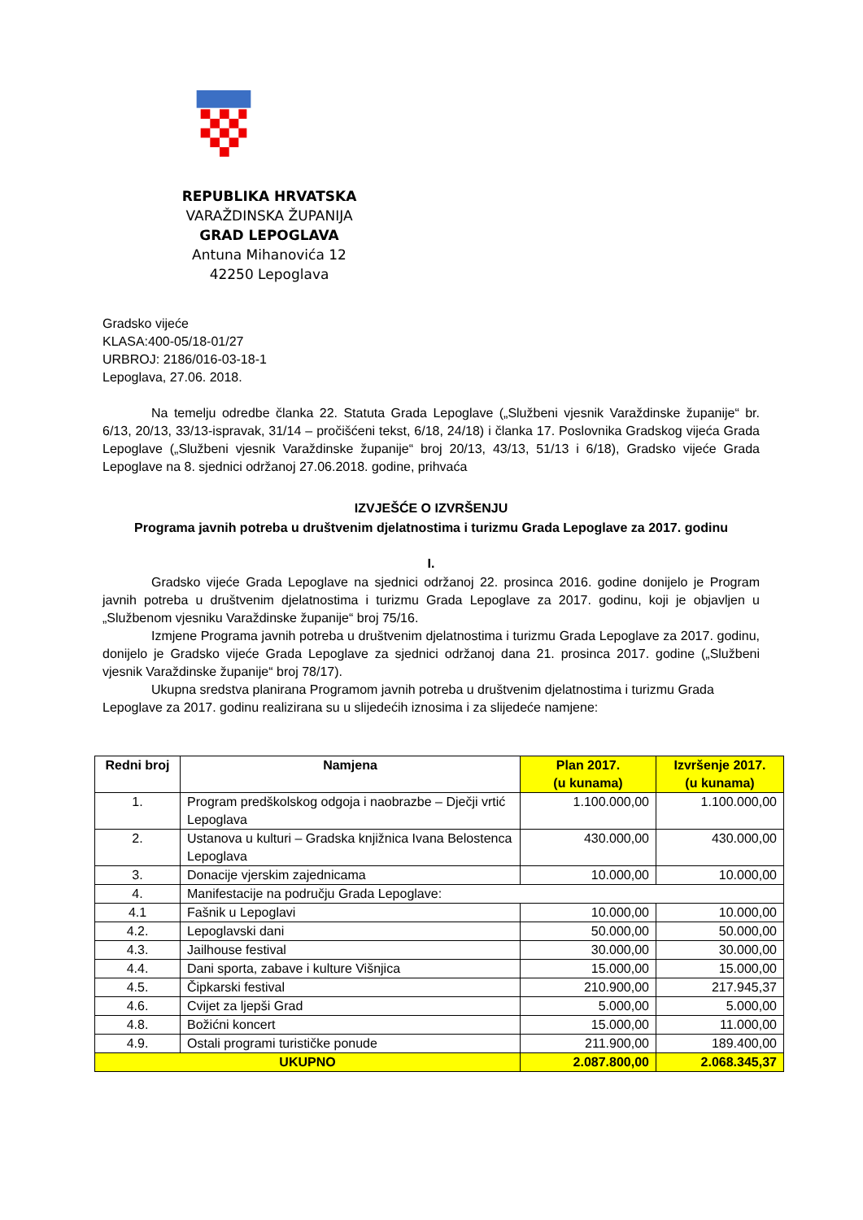REPUBLIKA HRVATSKA
VARAŽDINSKA ŽUPANIJA
GRAD LEPOGLAVA
Antuna Mihanovića 12
42250 Lepoglava
Gradsko vijeće
KLASA:400-05/18-01/27
URBROJ: 2186/016-03-18-1
Lepoglava, 27.06. 2018.
Na temelju odredbe članka 22. Statuta Grada Lepoglave („Službeni vjesnik Varaždinske županije“ br. 6/13, 20/13, 33/13-ispravak, 31/14 – pročišćeni tekst, 6/18, 24/18) i članka 17. Poslovnika Gradskog vijeća Grada Lepoglave („Službeni vjesnik Varaždinske županije“ broj 20/13, 43/13, 51/13 i 6/18), Gradsko vijeće Grada Lepoglave na 8. sjednici održanoj 27.06.2018. godine, prihvaća
IZVJEŠĆE O IZVRŠENJU
Programa javnih potreba u društvenim djelatnostima i turizmu Grada Lepoglave za 2017. godinu
I.
Gradsko vijeće Grada Lepoglave na sjednici održanoj 22. prosinca 2016. godine donijelo je Program javnih potreba u društvenim djelatnostima i turizmu Grada Lepoglave za 2017. godinu, koji je objavljen u „Službenom vjesniku Varaždinske županije“ broj 75/16.
Izmjene Programa javnih potreba u društvenim djelatnostima i turizmu Grada Lepoglave za 2017. godinu, donijelo je Gradsko vijeće Grada Lepoglave za sjednici održanoj dana 21. prosinca 2017. godine („Službeni vjesnik Varaždinske županije“ broj 78/17).
Ukupna sredstva planirana Programom javnih potreba u društvenim djelatnostima i turizmu Grada Lepoglave za 2017. godinu realizirana su u slijedećih iznosima i za slijedeće namjene:
| Redni broj | Namjena | Plan 2017. (u kunama) | Izvršenje 2017. (u kunama) |
| --- | --- | --- | --- |
| 1. | Program predškolskog odgoja i naobrazbe – Dječji vrtić Lepoglava | 1.100.000,00 | 1.100.000,00 |
| 2. | Ustanova u kulturi – Gradska knjižnica Ivana Belostenca Lepoglava | 430.000,00 | 430.000,00 |
| 3. | Donacije vjerskim zajednicama | 10.000,00 | 10.000,00 |
| 4. | Manifestacije na području Grada Lepoglave: | | |
| 4.1 | Fašnik u Lepoglavi | 10.000,00 | 10.000,00 |
| 4.2. | Lepoglavski dani | 50.000,00 | 50.000,00 |
| 4.3. | Jailhouse festival | 30.000,00 | 30.000,00 |
| 4.4. | Dani sporta, zabave i kulture Višnjica | 15.000,00 | 15.000,00 |
| 4.5. | Čipkarski festival | 210.900,00 | 217.945,37 |
| 4.6. | Cvijet za ljepši Grad | 5.000,00 | 5.000,00 |
| 4.8. | Božićni koncert | 15.000,00 | 11.000,00 |
| 4.9. | Ostali programi turističke ponude | 211.900,00 | 189.400,00 |
| UKUPNO | | 2.087.800,00 | 2.068.345,37 |